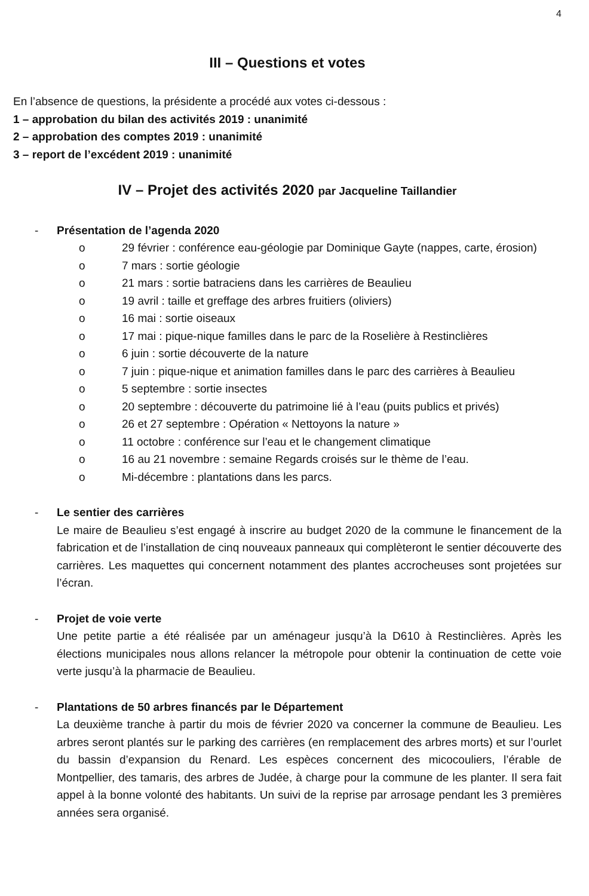4
III – Questions et votes
En l’absence de questions, la présidente a procédé aux votes ci-dessous :
1 – approbation du bilan des activités 2019 : unanimité
2 – approbation des comptes 2019 : unanimité
3 – report de l’excédent 2019 : unanimité
IV – Projet des activités 2020 par Jacqueline Taillandier
- Présentation de l’agenda 2020
o 29 février : conférence eau-géologie par Dominique Gayte (nappes, carte, érosion)
o 7 mars : sortie géologie
o 21 mars : sortie batraciens dans les carrières de Beaulieu
o 19 avril : taille et greffage des arbres fruitiers (oliviers)
o 16 mai : sortie oiseaux
o 17 mai : pique-nique familles dans le parc de la Roselière à Restinclières
o 6 juin : sortie découverte de la nature
o 7 juin : pique-nique et animation familles dans le parc des carrières à Beaulieu
o 5 septembre : sortie insectes
o 20 septembre : découverte du patrimoine lié à l’eau (puits publics et privés)
o 26 et 27 septembre : Opération « Nettoyons la nature »
o 11 octobre : conférence sur l’eau et le changement climatique
o 16 au 21 novembre : semaine Regards croisés sur le thème de l’eau.
o Mi-décembre : plantations dans les parcs.
- Le sentier des carrières
Le maire de Beaulieu s’est engagé à inscrire au budget 2020 de la commune le financement de la fabrication et de l’installation de cinq nouveaux panneaux qui complèteront le sentier découverte des carrières. Les maquettes qui concernent notamment des plantes accrocheuses sont projetées sur l’écran.
- Projet de voie verte
Une petite partie a été réalisée par un aménageur jusqu’à la D610 à Restinclières. Après les élections municipales nous allons relancer la métropole pour obtenir la continuation de cette voie verte jusqu’à la pharmacie de Beaulieu.
- Plantations de 50 arbres financés par le Département
La deuxième tranche à partir du mois de février 2020 va concerner la commune de Beaulieu. Les arbres seront plantés sur le parking des carrières (en remplacement des arbres morts) et sur l’ourlet du bassin d’expansion du Renard. Les espèces concernent des micocouliers, l’érable de Montpellier, des tamaris, des arbres de Judée, à charge pour la commune de les planter. Il sera fait appel à la bonne volonté des habitants. Un suivi de la reprise par arrosage pendant les 3 premières années sera organisé.